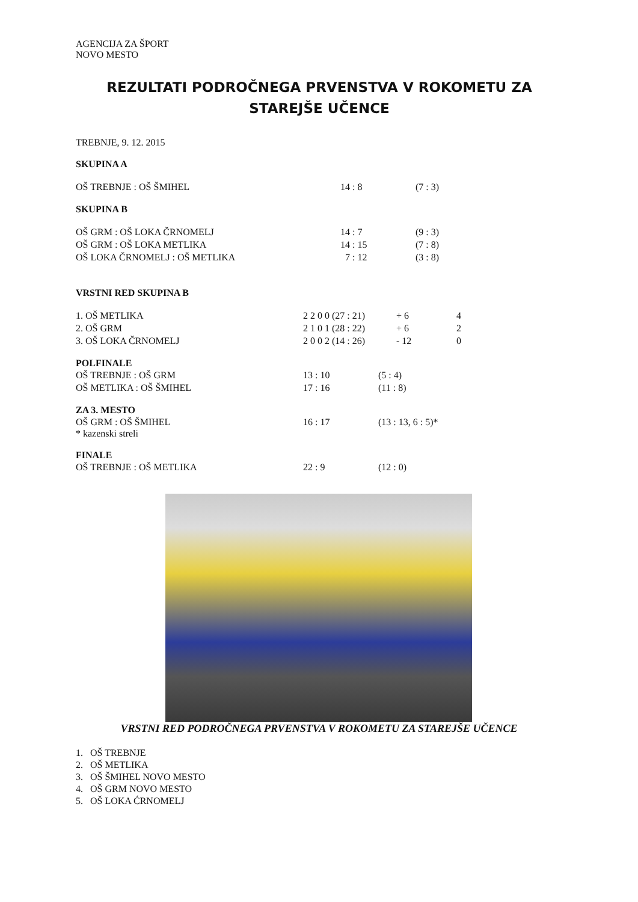AGENCIJA ZA ŠPORT
NOVO MESTO
REZULTATI PODROČNEGA PRVENSTVA V ROKOMETU ZA STAREJŠE UČENCE
TREBNJE, 9. 12. 2015
SKUPINA A
| OŠ TREBNJE : OŠ ŠMIHEL | 14 : 8 | (7 : 3) |
SKUPINA B
| OŠ GRM : OŠ LOKA ČRNOMELJ | 14 : 7 | (9 : 3) |
| OŠ GRM : OŠ LOKA METLIKA | 14 : 15 | (7 : 8) |
| OŠ LOKA ČRNOMELJ : OŠ METLIKA | 7 : 12 | (3 : 8) |
VRSTNI RED SKUPINA B
| 1. OŠ METLIKA | 2 2 0 0 (27 : 21) | + 6 | 4 |
| 2. OŠ GRM | 2 1 0 1 (28 : 22) | + 6 | 2 |
| 3. OŠ LOKA ČRNOMELJ | 2 0 0 2 (14 : 26) | - 12 | 0 |
POLFINALE
| OŠ TREBNJE : OŠ GRM | 13 : 10 | (5 : 4) |
| OŠ METLIKA : OŠ ŠMIHEL | 17 : 16 | (11 : 8) |
ZA 3. MESTO
| OŠ GRM : OŠ ŠMIHEL | 16 : 17 | (13 : 13, 6 : 5)* |
* kazenski streli
FINALE
| OŠ TREBNJE : OŠ METLIKA | 22 : 9 | (12 : 0) |
VRSTNI RED PODROČNEGA PRVENSTVA V ROKOMETU ZA STAREJŠE UČENCE
1. OŠ TREBNJE
2. OŠ METLIKA
3. OŠ ŠMIHEL NOVO MESTO
4. OŠ GRM NOVO MESTO
5. OŠ LOKA ĆRNOMELJ